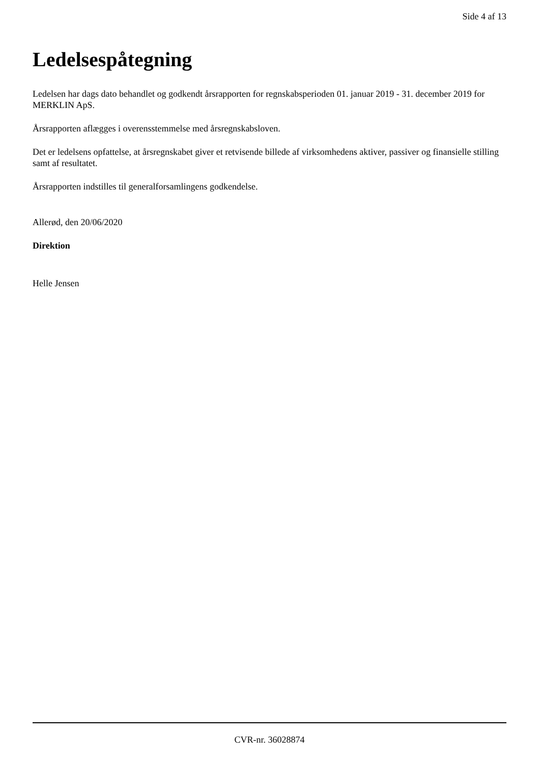Side 4 af 13
Ledelsespåtegning
Ledelsen har dags dato behandlet og godkendt årsrapporten for regnskabsperioden 01. januar 2019 - 31. december 2019 for MERKLIN ApS.
Årsrapporten aflægges i overensstemmelse med årsregnskabsloven.
Det er ledelsens opfattelse, at årsregnskabet giver et retvisende billede af virksomhedens aktiver, passiver og finansielle stilling samt af resultatet.
Årsrapporten indstilles til generalforsamlingens godkendelse.
Allerød, den 20/06/2020
Direktion
Helle Jensen
CVR-nr. 36028874